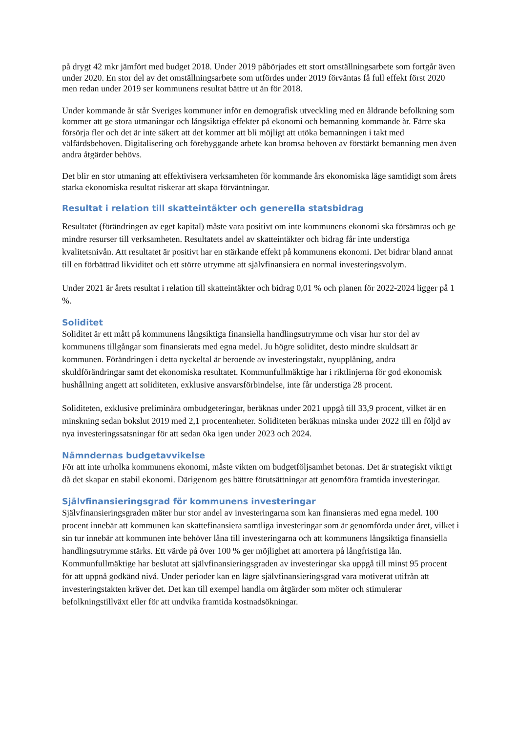på drygt 42 mkr jämfört med budget 2018. Under 2019 påbörjades ett stort omställningsarbete som fortgår även under 2020. En stor del av det omställningsarbete som utfördes under 2019 förväntas få full effekt först 2020 men redan under 2019 ser kommunens resultat bättre ut än för 2018.
Under kommande år står Sveriges kommuner inför en demografisk utveckling med en åldrande befolkning som kommer att ge stora utmaningar och långsiktiga effekter på ekonomi och bemanning kommande år. Färre ska försörja fler och det är inte säkert att det kommer att bli möjligt att utöka bemanningen i takt med välfärdsbehoven. Digitalisering och förebyggande arbete kan bromsa behoven av förstärkt bemanning men även andra åtgärder behövs.
Det blir en stor utmaning att effektivisera verksamheten för kommande års ekonomiska läge samtidigt som årets starka ekonomiska resultat riskerar att skapa förväntningar.
Resultat i relation till skatteintäkter och generella statsbidrag
Resultatet (förändringen av eget kapital) måste vara positivt om inte kommunens ekonomi ska försämras och ge mindre resurser till verksamheten. Resultatets andel av skatteintäkter och bidrag får inte understiga kvalitetsnivån. Att resultatet är positivt har en stärkande effekt på kommunens ekonomi. Det bidrar bland annat till en förbättrad likviditet och ett större utrymme att självfinansiera en normal investeringsvolym.
Under 2021 är årets resultat i relation till skatteintäkter och bidrag 0,01 % och planen för 2022-2024 ligger på 1 %.
Soliditet
Soliditet är ett mått på kommunens långsiktiga finansiella handlingsutrymme och visar hur stor del av kommunens tillgångar som finansierats med egna medel. Ju högre soliditet, desto mindre skuldsatt är kommunen. Förändringen i detta nyckeltal är beroende av investeringstakt, nyupplåning, andra skuldförändringar samt det ekonomiska resultatet. Kommunfullmäktige har i riktlinjerna för god ekonomisk hushållning angett att soliditeten, exklusive ansvarsförbindelse, inte får understiga 28 procent.
Soliditeten, exklusive preliminära ombudgeteringar, beräknas under 2021 uppgå till 33,9 procent, vilket är en minskning sedan bokslut 2019 med 2,1 procentenheter. Soliditeten beräknas minska under 2022 till en följd av nya investeringssatsningar för att sedan öka igen under 2023 och 2024.
Nämndernas budgetavvikelse
För att inte urholka kommunens ekonomi, måste vikten om budgetföljsamhet betonas. Det är strategiskt viktigt då det skapar en stabil ekonomi. Därigenom ges bättre förutsättningar att genomföra framtida investeringar.
Självfinansieringsgrad för kommunens investeringar
Självfinansieringsgraden mäter hur stor andel av investeringarna som kan finansieras med egna medel. 100 procent innebär att kommunen kan skattefinansiera samtliga investeringar som är genomförda under året, vilket i sin tur innebär att kommunen inte behöver låna till investeringarna och att kommunens långsiktiga finansiella handlingsutrymme stärks. Ett värde på över 100 % ger möjlighet att amortera på långfristiga lån. Kommunfullmäktige har beslutat att självfinansieringsgraden av investeringar ska uppgå till minst 95 procent för att uppnå godkänd nivå. Under perioder kan en lägre självfinansieringsgrad vara motiverat utifrån att investeringstakten kräver det. Det kan till exempel handla om åtgärder som möter och stimulerar befolkningstillväxt eller för att undvika framtida kostnadsökningar.